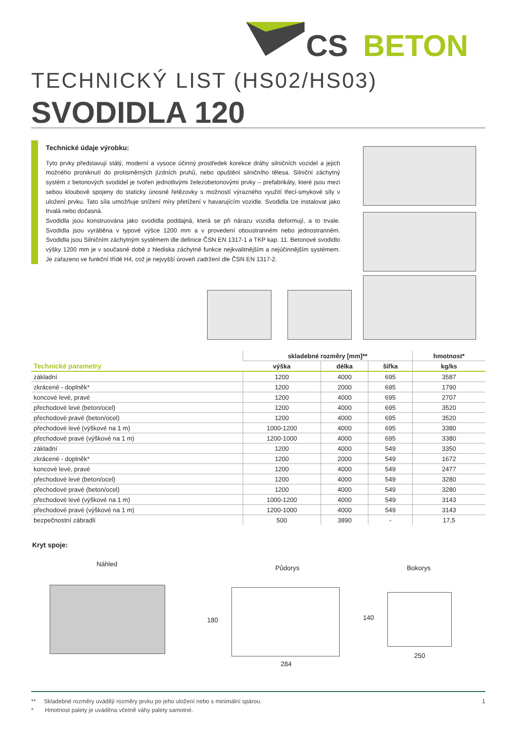CS
BETON
TECHNICKÝ LIST (HS02/HS03)
SVODIDLA 120
Technické údaje výrobku:
Tyto prvky představují stálý, moderní a vysoce účinný prostředek korekce dráhy silničních vozidel a jejich možného proniknutí do protisměrných jízdních pruhů, nebo opuštění silničního tělesa. Silniční záchytný systém z betonových svodidel je tvořen jednotlivými železobetonovými prvky – prefabrikáty, které jsou mezi sebou kloubově spojeny do staticky únosné řetězovky s možností výrazného využití třecí-smykové síly v uložení prvku. Tato síla umožňuje snížení míry přetížení v havarujícím vozidle. Svodidla lze instalovat jako trvalá nebo dočasná.
Svodidla jsou konstruována jako svodidla poddajná, která se při nárazu vozidla deformují, a to trvale. Svodidla jsou vyráběna v typové výšce 1200 mm a v provedení oboustranném nebo jednostranném. Svodidla jsou Silničním záchytným systémem dle definice ČSN EN 1317-1 a TKP kap. 11. Betonové svodidlo výšky 1200 mm je v současné době z hlediska záchytné funkce nejkvalitnějším a nejúčinnějším systémem. Je zařazeno ve funkční třídě H4, což je nejvyšší úroveň zadržení dle ČSN EN 1317-2.
| Technické parametry | skladebné rozměry [mm]** | | | hmotnost* |
| --- | --- | --- | --- | --- |
| | výška | délka | šířka | kg/ks |
| základní | 1200 | 4000 | 695 | 3587 |
| zkrácené - doplněk* | 1200 | 2000 | 695 | 1790 |
| koncové levé, pravé | 1200 | 4000 | 695 | 2707 |
| přechodové levé (beton/ocel) | 1200 | 4000 | 695 | 3520 |
| přechodové pravé (beton/ocel) | 1200 | 4000 | 695 | 3520 |
| přechodové levé (výškové na 1 m) | 1000-1200 | 4000 | 695 | 3380 |
| přechodové pravé (výškové na 1 m) | 1200-1000 | 4000 | 695 | 3380 |
| základní | 1200 | 4000 | 549 | 3350 |
| zkrácené - doplněk* | 1200 | 2000 | 549 | 1672 |
| koncové levé, pravé | 1200 | 4000 | 549 | 2477 |
| přechodové levé (beton/ocel) | 1200 | 4000 | 549 | 3280 |
| přechodové pravé (beton/ocel) | 1200 | 4000 | 549 | 3280 |
| přechodové levé (výškové na 1 m) | 1000-1200 | 4000 | 549 | 3143 |
| přechodové pravé (výškové na 1 m) | 1200-1000 | 4000 | 549 | 3143 |
| bezpečnostní zábradlí | 500 | 3890 | - | 17,5 |
Kryt spoje:
Náhled Půdorys Bokorys
180
284
140
250
** Skladebné rozměry uvádějí rozměry prvku po jeho uložení nebo s minimální spárou. 1
* Hmotnost palety je uváděna včetně váhy palety samotné.